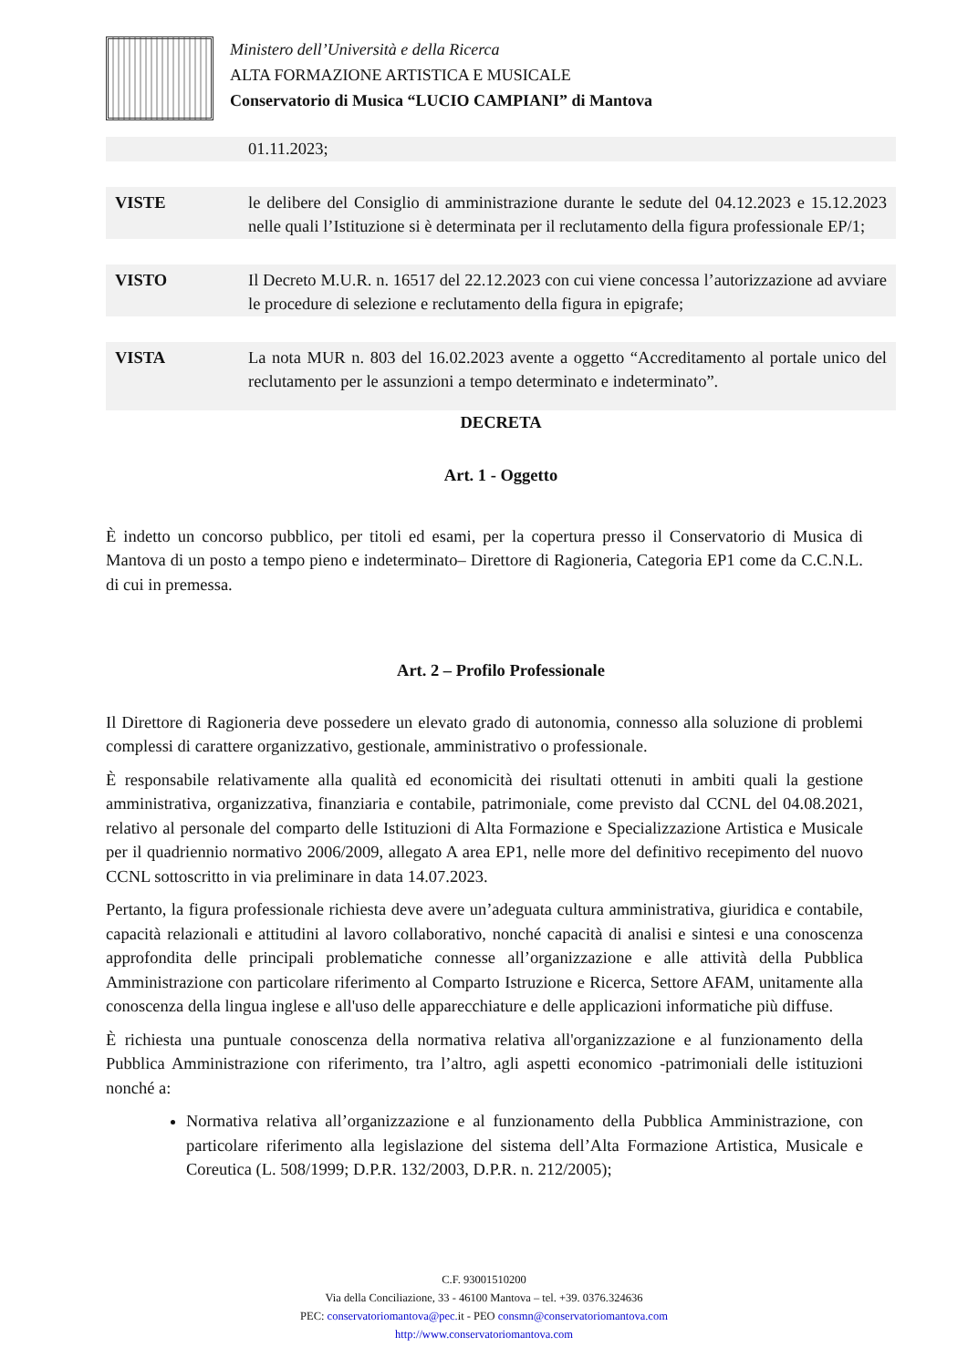Ministero dell’Università e della Ricerca
ALTA FORMAZIONE ARTISTICA E MUSICALE
Conservatorio di Musica “LUCIO CAMPIANI” di Mantova
| | 01.11.2023; |
| VISTE | le delibere del Consiglio di amministrazione durante le sedute del 04.12.2023 e 15.12.2023 nelle quali l’Istituzione si è determinata per il reclutamento della figura professionale EP/1; |
| VISTO | Il Decreto M.U.R. n. 16517 del 22.12.2023 con cui viene concessa l’autorizzazione ad avviare le procedure di selezione e reclutamento della figura in epigrafe; |
| VISTA | La nota MUR n. 803 del 16.02.2023 avente a oggetto “Accreditamento al portale unico del reclutamento per le assunzioni a tempo determinato e indeterminato”. |
DECRETA
Art. 1 - Oggetto
È indetto un concorso pubblico, per titoli ed esami, per la copertura presso il Conservatorio di Musica di Mantova di un posto a tempo pieno e indeterminato– Direttore di Ragioneria, Categoria EP1 come da C.C.N.L. di cui in premessa.
Art. 2 – Profilo Professionale
Il Direttore di Ragioneria deve possedere un elevato grado di autonomia, connesso alla soluzione di problemi complessi di carattere organizzativo, gestionale, amministrativo o professionale.
È responsabile relativamente alla qualità ed economicità dei risultati ottenuti in ambiti quali la gestione amministrativa, organizzativa, finanziaria e contabile, patrimoniale, come previsto dal CCNL del 04.08.2021, relativo al personale del comparto delle Istituzioni di Alta Formazione e Specializzazione Artistica e Musicale per il quadriennio normativo 2006/2009, allegato A area EP1, nelle more del definitivo recepimento del nuovo CCNL sottoscritto in via preliminare in data 14.07.2023.
Pertanto, la figura professionale richiesta deve avere un’adeguata cultura amministrativa, giuridica e contabile, capacità relazionali e attitudini al lavoro collaborativo, nonché capacità di analisi e sintesi e una conoscenza approfondita delle principali problematiche connesse all’organizzazione e alle attività della Pubblica Amministrazione con particolare riferimento al Comparto Istruzione e Ricerca, Settore AFAM, unitamente alla conoscenza della lingua inglese e all'uso delle apparecchiature e delle applicazioni informatiche più diffuse.
È richiesta una puntuale conoscenza della normativa relativa all'organizzazione e al funzionamento della Pubblica Amministrazione con riferimento, tra l’altro, agli aspetti economico -patrimoniali delle istituzioni nonché a:
Normativa relativa all’organizzazione e al funzionamento della Pubblica Amministrazione, con particolare riferimento alla legislazione del sistema dell’Alta Formazione Artistica, Musicale e Coreutica (L. 508/1999; D.P.R. 132/2003, D.P.R. n. 212/2005);
C.F. 93001510200
Via della Conciliazione, 33 - 46100 Mantova – tel. +39. 0376.324636
PEC: conservatoriomantova@pec. it - PEO consmn@conservatoriomantova.com
http://www.conservatoriomantova.com